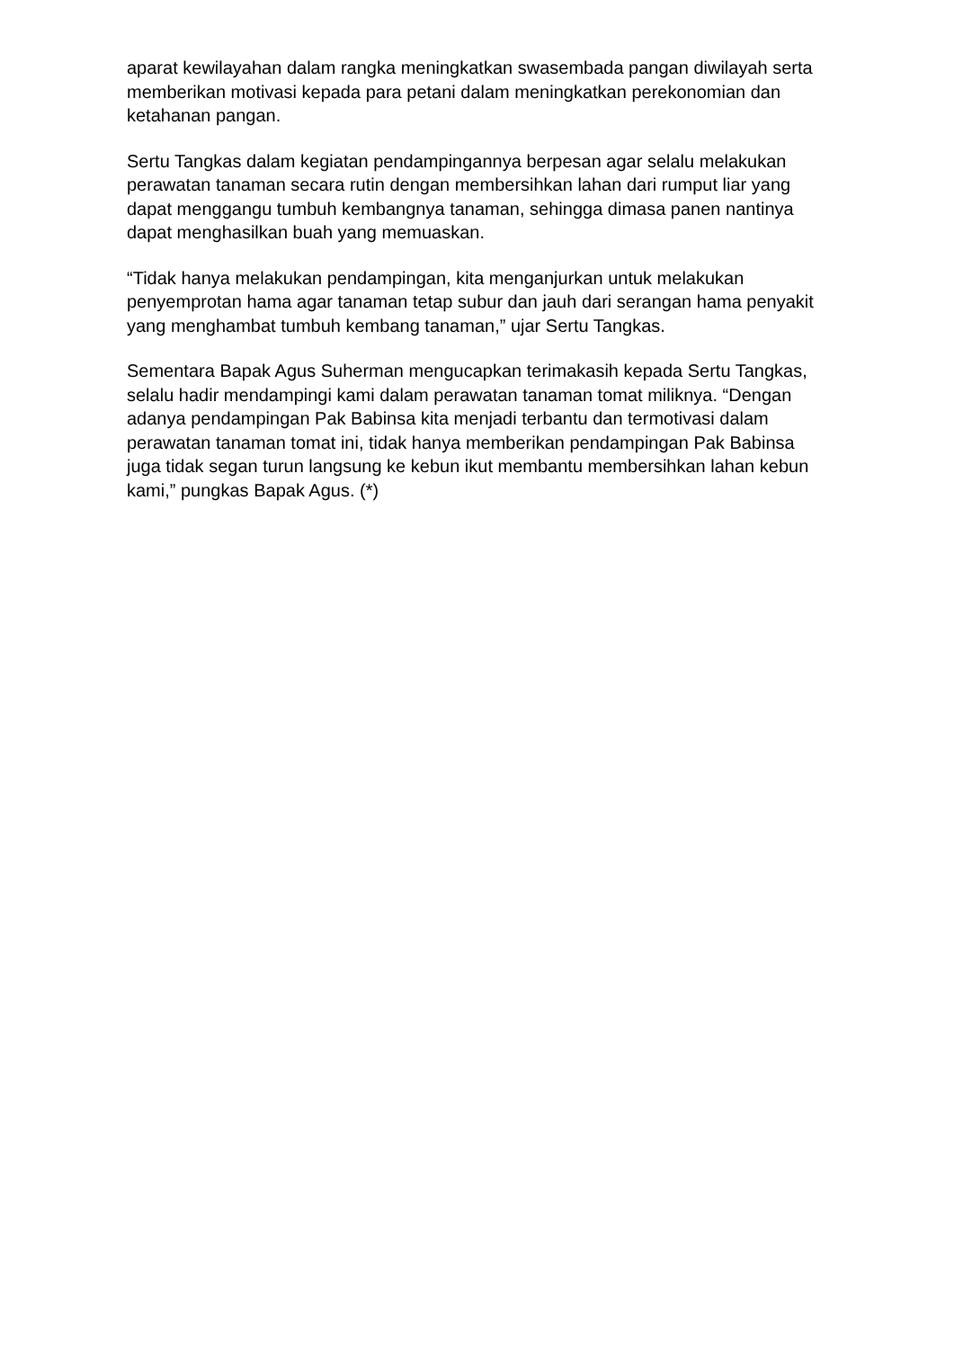aparat kewilayahan dalam rangka meningkatkan swasembada pangan diwilayah serta memberikan motivasi kepada para petani dalam meningkatkan perekonomian dan ketahanan pangan.
Sertu Tangkas dalam kegiatan pendampingannya berpesan agar selalu melakukan perawatan tanaman secara rutin dengan membersihkan lahan dari rumput liar yang dapat menggangu tumbuh kembangnya tanaman, sehingga dimasa panen nantinya dapat menghasilkan buah yang memuaskan.
“Tidak hanya melakukan pendampingan, kita menganjurkan untuk melakukan penyemprotan hama agar tanaman tetap subur dan jauh dari serangan hama penyakit yang menghambat tumbuh kembang tanaman,” ujar Sertu Tangkas.
Sementara Bapak Agus Suherman mengucapkan terimakasih kepada Sertu Tangkas, selalu hadir mendampingi kami dalam perawatan tanaman tomat miliknya. “Dengan adanya pendampingan Pak Babinsa kita menjadi terbantu dan termotivasi dalam perawatan tanaman tomat ini, tidak hanya memberikan pendampingan Pak Babinsa juga tidak segan turun langsung ke kebun ikut membantu membersihkan lahan kebun kami,” pungkas Bapak Agus. (*)